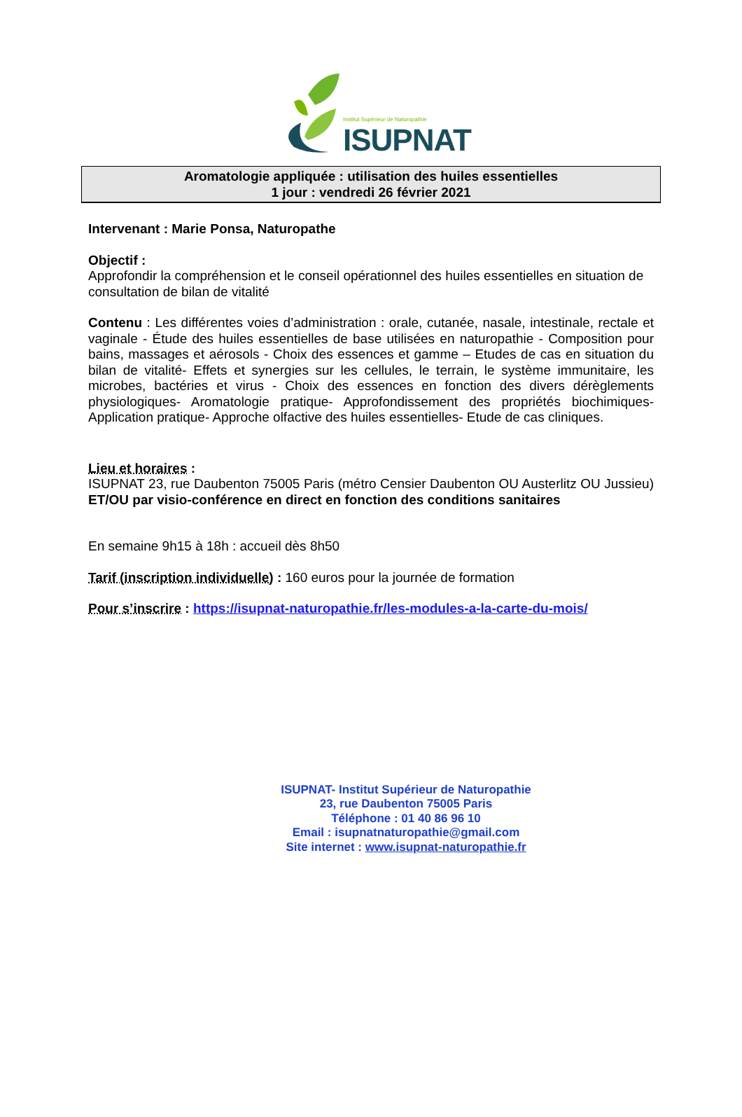Institut Supérieur de Naturopathie
ISUPNAT
Aromatologie appliquée : utilisation des huiles essentielles
1 jour : vendredi 26 février 2021
Intervenant : Marie Ponsa, Naturopathe
Objectif :
Approfondir la compréhension et le conseil opérationnel des huiles essentielles en situation de consultation de bilan de vitalité
Contenu : Les différentes voies d’administration : orale, cutanée, nasale, intestinale, rectale et vaginale - Étude des huiles essentielles de base utilisées en naturopathie - Composition pour bains, massages et aérosols - Choix des essences et gamme – Etudes de cas en situation du bilan de vitalité- Effets et synergies sur les cellules, le terrain, le système immunitaire, les microbes, bactéries et virus - Choix des essences en fonction des divers dérèglements physiologiques- Aromatologie pratique- Approfondissement des propriétés biochimiques- Application pratique- Approche olfactive des huiles essentielles- Etude de cas cliniques.
Lieu et horaires :
ISUPNAT 23, rue Daubenton 75005 Paris (métro Censier Daubenton OU Austerlitz OU Jussieu) ET/OU par visio-conférence en direct en fonction des conditions sanitaires
En semaine 9h15 à 18h : accueil dès 8h50
Tarif (inscription individuelle) : 160 euros pour la journée de formation
Pour s’inscrire : https://isupnat-naturopathie.fr/les-modules-a-la-carte-du-mois/
ISUPNAT- Institut Supérieur de Naturopathie
23, rue Daubenton 75005 Paris
Téléphone : 01 40 86 96 10
Email : isupnatnaturopathie@gmail.com
Site internet : www.isupnat-naturopathie.fr